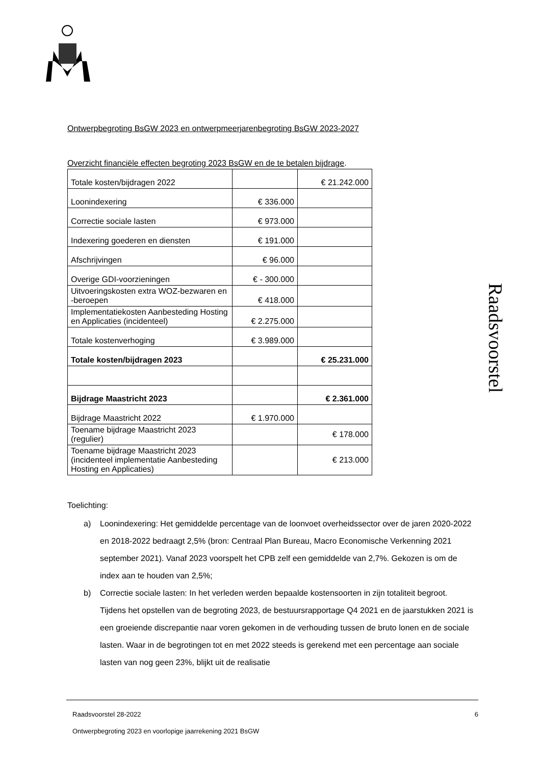Raadsvoorstel
Ontwerpbegroting BsGW 2023 en ontwerpmeerjarenbegroting BsGW 2023-2027
Overzicht financiële effecten begroting 2023 BsGW en de te betalen bijdrage.
| Totale kosten/bijdragen 2022 | | € 21.242.000 |
| Loonindexering | € 336.000 | |
| Correctie sociale lasten | € 973.000 | |
| Indexering goederen en diensten | € 191.000 | |
| Afschrijvingen | € 96.000 | |
| Overige GDI-voorzieningen | € - 300.000 | |
| Uitvoeringskosten extra WOZ-bezwaren en -beroepen | € 418.000 | |
| Implementatiekosten Aanbesteding Hosting en Applicaties (incidenteel) | € 2.275.000 | |
| Totale kostenverhoging | € 3.989.000 | |
| Totale kosten/bijdragen 2023 | | € 25.231.000 |
| Bijdrage Maastricht 2023 | | € 2.361.000 |
| Bijdrage Maastricht 2022 | € 1.970.000 | |
| Toename bijdrage Maastricht 2023 (regulier) | | € 178.000 |
| Toename bijdrage Maastricht 2023 (incidenteel implementatie Aanbesteding Hosting en Applicaties) | | € 213.000 |
Toelichting:
a) Loonindexering: Het gemiddelde percentage van de loonvoet overheidssector over de jaren 2020-2022 en 2018-2022 bedraagt 2,5% (bron: Centraal Plan Bureau, Macro Economische Verkenning 2021 september 2021). Vanaf 2023 voorspelt het CPB zelf een gemiddelde van 2,7%. Gekozen is om de index aan te houden van 2,5%;
b) Correctie sociale lasten: In het verleden werden bepaalde kostensoorten in zijn totaliteit begroot. Tijdens het opstellen van de begroting 2023, de bestuursrapportage Q4 2021 en de jaarstukken 2021 is een groeiende discrepantie naar voren gekomen in de verhouding tussen de bruto lonen en de sociale lasten. Waar in de begrotingen tot en met 2022 steeds is gerekend met een percentage aan sociale lasten van nog geen 23%, blijkt uit de realisatie
Raadsvoorstel 28-2022 6
Ontwerpbegroting 2023 en voorlopige jaarrekening 2021 BsGW